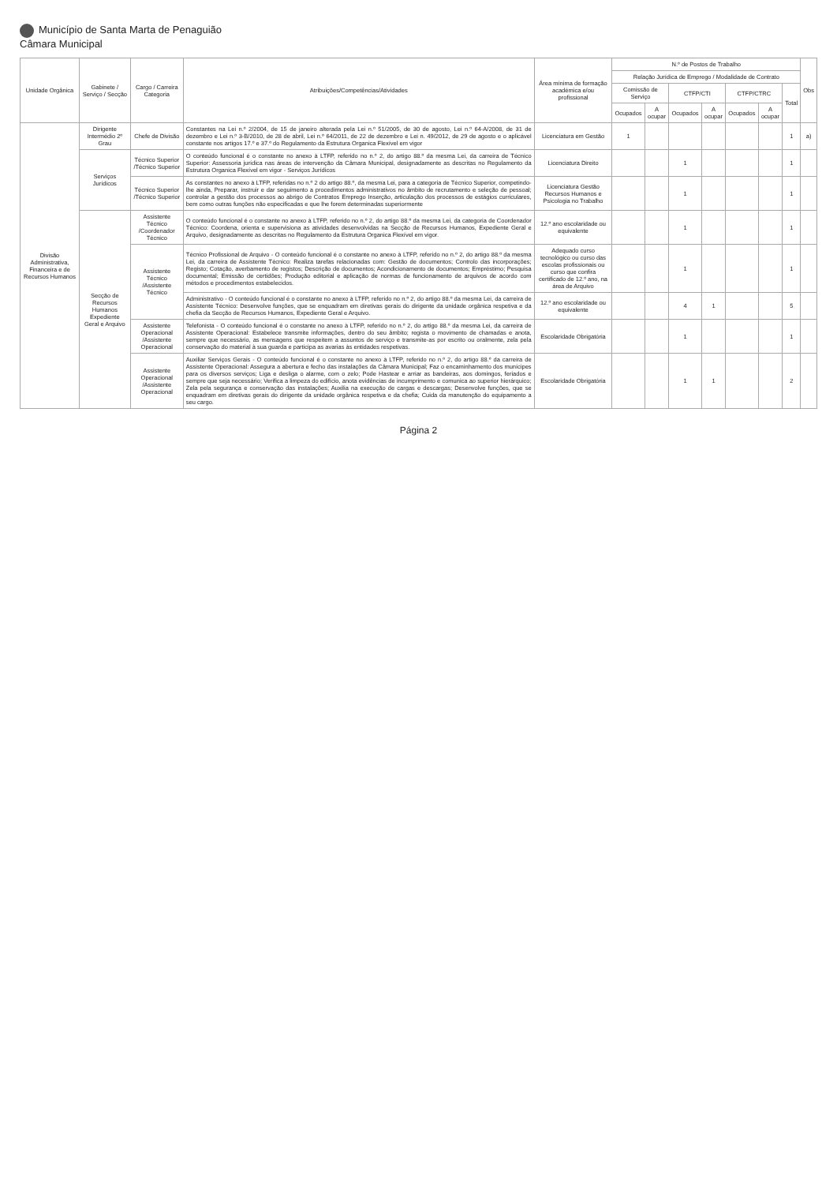Município de Santa Marta de Penaguião
Câmara Municipal
| Unidade Orgânica | Gabinete / Serviço / Secção | Cargo / Carreira Categoria | Atribuições/Competências/Atividades | Área mínima de formação académica e/ou profissional | N.º de Postos de Trabalho | | | | | | | Obs |
| --- | --- | --- | --- | --- | --- | --- | --- | --- | --- | --- | --- | --- |
| | | | | | Relação Jurídica de Emprego / Modalidade de Contrato | | | | | | | |
| | | | | | Comissão de Serviço | | CTFP/CTI | | CTFP/CTRC | | Total | |
| | | | | | Ocupados | A ocupar | Ocupados | A ocupar | Ocupados | A ocupar | | |
| Divisão Administrativa, Financeira e de Recursos Humanos | Dirigente Intermédio 2º Grau | Chefe de Divisão | Constantes na Lei n.º 2/2004, de 15 de janeiro alterada pela Lei n.º 51/2005, de 30 de agosto, Lei n.º 64-A/2008, de 31 de dezembro e Lei n.º 3-B/2010, de 28 de abril, Lei n.º 64/2011, de 22 de dezembro e Lei n. 49/2012, de 29 de agosto e o aplicável constante nos artigos 17.º e 37.º do Regulamento da Estrutura Organica Flexível em vigor | Licenciatura em Gestão | 1 | | | | | | 1 | a) |
| | Serviços Jurídicos | Técnico Superior /Técnico Superior | O conteúdo funcional é o constante no anexo à LTFP, referido no n.º 2, do artigo 88.º da mesma Lei, da carreira de Técnico Superior: Assessoria jurídica nas áreas de intervenção da Câmara Municipal, designadamente as descritas no Regulamento da Estrutura Organica Flexível em vigor - Serviços Jurídicos | Licenciatura Direito | | | 1 | | | | 1 | |
| | | Técnico Superior /Técnico Superior | As constantes no anexo à LTFP, referidas no n.º 2 do artigo 88.º, da mesma Lei, para a categoria de Técnico Superior, competindo-lhe ainda, Preparar, instruir e dar seguimento a procedimentos administrativos no âmbito de recrutamento e seleção de pessoal; controlar a gestão dos processos ao abrigo de Contratos Emprego Inserção, articulação dos processos de estágios curriculares, bem como outras funções não especificadas e que lhe forem determinadas superiormente | Licenciatura Gestão Recursos Humanos e Psicologia no Trabalho | | | 1 | | | | 1 | |
| | Secção de Recursos Humanos Expediente Geral e Arquivo | Assistente Técnico /Coordenador Técnico | O conteúdo funcional é o constante no anexo à LTFP, referido no n.º 2, do artigo 88.º da mesma Lei, da categoria de Coordenador Técnico: Coordena, orienta e supervisiona as atividades desenvolvidas na Secção de Recursos Humanos, Expediente Geral e Arquivo, designadamente as descritas no Regulamento da Estrutura Organica Flexível em vigor. | 12.º ano escolaridade ou equivalente | | | 1 | | | | 1 | |
| | | Assistente Técnico /Assistente Técnico | Técnico Profissional de Arquivo - O conteúdo funcional é o constante no anexo à LTFP, referido no n.º 2, do artigo 88.º da mesma Lei, da carreira de Assistente Técnico: Realiza tarefas relacionadas com: Gestão de documentos; Controlo das incorporações; Registo; Cotação, averbamento de registos; Descrição de documentos; Acondicionamento de documentos; Empréstimo; Pesquisa documental; Emissão de certidões; Produção editorial e aplicação de normas de funcionamento de arquivos de acordo com métodos e procedimentos estabelecidos. | Adequado curso tecnológico ou curso das escolas profissionais ou curso que confira certificado de 12.º ano, na área de Arquivo | | | 1 | | | | 1 | |
| | | | Administrativo - O conteúdo funcional é o constante no anexo à LTFP, referido no n.º 2, do artigo 88.º da mesma Lei, da carreira de Assistente Técnico: Desenvolve funções, que se enquadram em diretivas gerais do dirigente da unidade orgânica respetiva e da chefia da Secção de Recursos Humanos, Expediente Geral e Arquivo. | 12.º ano escolaridade ou equivalente | | | 4 | 1 | | | 5 | |
| | | Assistente Operacional /Assistente Operacional | Telefonista - O conteúdo funcional é o constante no anexo à LTFP, referido no n.º 2, do artigo 88.º da mesma Lei, da carreira de Assistente Operacional: Estabelece transmite informações, dentro do seu âmbito; regista o movimento de chamadas e anota, sempre que necessário, as mensagens que respeitem a assuntos de serviço e transmite-as por escrito ou oralmente, zela pela conservação do material à sua guarda e participa as avarias às entidades respetivas. | Escolaridade Obrigatória | | | 1 | | | | 1 | |
| | | Assistente Operacional /Assistente Operacional | Auxiliar Serviços Gerais - O conteúdo funcional é o constante no anexo à LTFP, referido no n.º 2, do artigo 88.º da carreira de Assistente Operacional: Assegura a abertura e fecho das instalações da Câmara Municipal; Faz o encaminhamento dos munícipes para os diversos serviços; Liga e desliga o alarme, com o zelo; Pode Hastear e arriar as bandeiras, aos domingos, feriados e sempre que seja necessário; Verifica a limpeza do edifício, anota evidências de incumprimento e comunica ao superior hierárquico; Zela pela segurança e conservação das instalações; Auxilia na execução de cargas e descargas; Desenvolve funções, que se enquadram em diretivas gerais do dirigente da unidade orgânica respetiva e da chefia; Cuida da manutenção do equipamento a seu cargo. | Escolaridade Obrigatória | | | 1 | 1 | | | 2 | |
Página 2